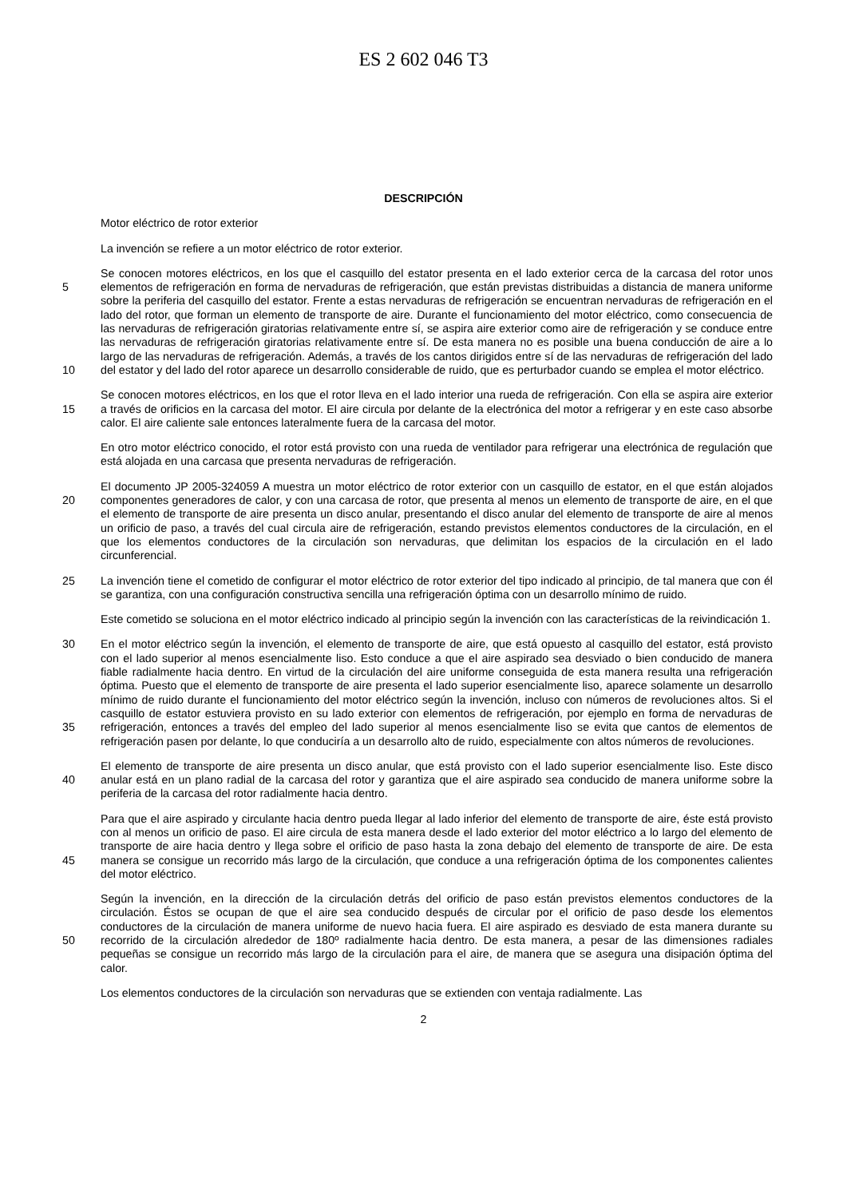ES 2 602 046 T3
DESCRIPCIÓN
Motor eléctrico de rotor exterior
La invención se refiere a un motor eléctrico de rotor exterior.
5
10
Se conocen motores eléctricos, en los que el casquillo del estator presenta en el lado exterior cerca de la carcasa del rotor unos elementos de refrigeración en forma de nervaduras de refrigeración, que están previstas distribuidas a distancia de manera uniforme sobre la periferia del casquillo del estator. Frente a estas nervaduras de refrigeración se encuentran nervaduras de refrigeración en el lado del rotor, que forman un elemento de transporte de aire. Durante el funcionamiento del motor eléctrico, como consecuencia de las nervaduras de refrigeración giratorias relativamente entre sí, se aspira aire exterior como aire de refrigeración y se conduce entre las nervaduras de refrigeración giratorias relativamente entre sí. De esta manera no es posible una buena conducción de aire a lo largo de las nervaduras de refrigeración. Además, a través de los cantos dirigidos entre sí de las nervaduras de refrigeración del lado del estator y del lado del rotor aparece un desarrollo considerable de ruido, que es perturbador cuando se emplea el motor eléctrico.
15
Se conocen motores eléctricos, en los que el rotor lleva en el lado interior una rueda de refrigeración. Con ella se aspira aire exterior a través de orificios en la carcasa del motor. El aire circula por delante de la electrónica del motor a refrigerar y en este caso absorbe calor. El aire caliente sale entonces lateralmente fuera de la carcasa del motor.
En otro motor eléctrico conocido, el rotor está provisto con una rueda de ventilador para refrigerar una electrónica de regulación que está alojada en una carcasa que presenta nervaduras de refrigeración.
20
El documento JP 2005-324059 A muestra un motor eléctrico de rotor exterior con un casquillo de estator, en el que están alojados componentes generadores de calor, y con una carcasa de rotor, que presenta al menos un elemento de transporte de aire, en el que el elemento de transporte de aire presenta un disco anular, presentando el disco anular del elemento de transporte de aire al menos un orificio de paso, a través del cual circula aire de refrigeración, estando previstos elementos conductores de la circulación, en el que los elementos conductores de la circulación son nervaduras, que delimitan los espacios de la circulación en el lado circunferencial.
25
La invención tiene el cometido de configurar el motor eléctrico de rotor exterior del tipo indicado al principio, de tal manera que con él se garantiza, con una configuración constructiva sencilla una refrigeración óptima con un desarrollo mínimo de ruido.
Este cometido se soluciona en el motor eléctrico indicado al principio según la invención con las características de la reivindicación 1.
30
35
En el motor eléctrico según la invención, el elemento de transporte de aire, que está opuesto al casquillo del estator, está provisto con el lado superior al menos esencialmente liso. Esto conduce a que el aire aspirado sea desviado o bien conducido de manera fiable radialmente hacia dentro. En virtud de la circulación del aire uniforme conseguida de esta manera resulta una refrigeración óptima. Puesto que el elemento de transporte de aire presenta el lado superior esencialmente liso, aparece solamente un desarrollo mínimo de ruido durante el funcionamiento del motor eléctrico según la invención, incluso con números de revoluciones altos. Si el casquillo de estator estuviera provisto en su lado exterior con elementos de refrigeración, por ejemplo en forma de nervaduras de refrigeración, entonces a través del empleo del lado superior al menos esencialmente liso se evita que cantos de elementos de refrigeración pasen por delante, lo que conduciría a un desarrollo alto de ruido, especialmente con altos números de revoluciones.
40
El elemento de transporte de aire presenta un disco anular, que está provisto con el lado superior esencialmente liso. Este disco anular está en un plano radial de la carcasa del rotor y garantiza que el aire aspirado sea conducido de manera uniforme sobre la periferia de la carcasa del rotor radialmente hacia dentro.
45
Para que el aire aspirado y circulante hacia dentro pueda llegar al lado inferior del elemento de transporte de aire, éste está provisto con al menos un orificio de paso. El aire circula de esta manera desde el lado exterior del motor eléctrico a lo largo del elemento de transporte de aire hacia dentro y llega sobre el orificio de paso hasta la zona debajo del elemento de transporte de aire. De esta manera se consigue un recorrido más largo de la circulación, que conduce a una refrigeración óptima de los componentes calientes del motor eléctrico.
50
Según la invención, en la dirección de la circulación detrás del orificio de paso están previstos elementos conductores de la circulación. Éstos se ocupan de que el aire sea conducido después de circular por el orificio de paso desde los elementos conductores de la circulación de manera uniforme de nuevo hacia fuera. El aire aspirado es desviado de esta manera durante su recorrido de la circulación alrededor de 180º radialmente hacia dentro. De esta manera, a pesar de las dimensiones radiales pequeñas se consigue un recorrido más largo de la circulación para el aire, de manera que se asegura una disipación óptima del calor.
Los elementos conductores de la circulación son nervaduras que se extienden con ventaja radialmente. Las
2